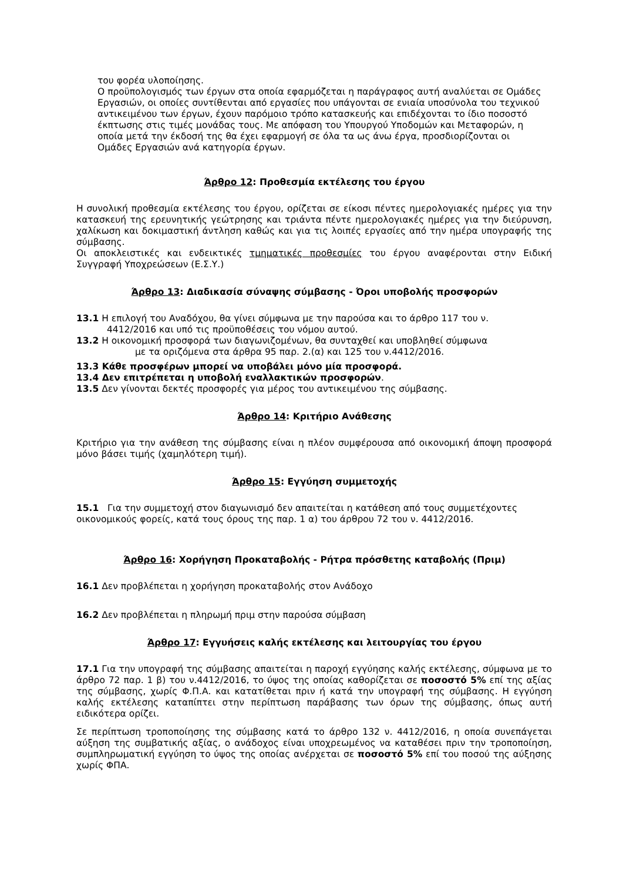του φορέα υλοποίησης.
Ο προϋπολογισμός των έργων στα οποία εφαρμόζεται η παράγραφος αυτή αναλύεται σε Ομάδες Εργασιών, οι οποίες συντίθενται από εργασίες που υπάγονται σε ενιαία υποσύνολα του τεχνικού αντικειμένου των έργων, έχουν παρόμοιο τρόπο κατασκευής και επιδέχονται το ίδιο ποσοστό έκπτωσης στις τιμές μονάδας τους. Με απόφαση του Υπουργού Υποδομών και Μεταφορών, η οποία μετά την έκδοσή της θα έχει εφαρμογή σε όλα τα ως άνω έργα, προσδιορίζονται οι Ομάδες Εργασιών ανά κατηγορία έργων.
Άρθρο 12: Προθεσμία εκτέλεσης του έργου
Η συνολική προθεσμία εκτέλεσης του έργου, ορίζεται σε είκοσι πέντες ημερολογιακές ημέρες για την κατασκευή της ερευνητικής γεώτρησης και τριάντα πέντε ημερολογιακές ημέρες για την διεύρυνση, χαλίκωση και δοκιμαστική άντληση καθώς και για τις λοιπές εργασίες από την ημέρα υπογραφής της σύμβασης.
Οι αποκλειστικές και ενδεικτικές τμηματικές προθεσμίες του έργου αναφέρονται στην Ειδική Συγγραφή Υποχρεώσεων (Ε.Σ.Υ.)
Άρθρο 13: Διαδικασία σύναψης σύμβασης - Όροι υποβολής προσφορών
13.1 Η επιλογή του Αναδόχου, θα γίνει σύμφωνα με την παρούσα και το άρθρο 117 του ν.
4412/2016 και υπό τις προϋποθέσεις του νόμου αυτού.
13.2 Η οικονομική προσφορά των διαγωνιζομένων, θα συνταχθεί και υποβληθεί σύμφωνα
με τα οριζόμενα στα άρθρα 95 παρ. 2.(α) και 125 του ν.4412/2016.
13.3 Κάθε προσφέρων μπορεί να υποβάλει μόνο μία προσφορά.
13.4 Δεν επιτρέπεται η υποβολή εναλλακτικών προσφορών.
13.5 Δεν γίνονται δεκτές προσφορές για μέρος του αντικειμένου της σύμβασης.
Άρθρο 14: Κριτήριο Ανάθεσης
Κριτήριο για την ανάθεση της σύμβασης είναι η πλέον συμφέρουσα από οικονομική άποψη προσφορά μόνο βάσει τιμής (χαμηλότερη τιμή).
Άρθρο 15: Εγγύηση συμμετοχής
15.1 Για την συμμετοχή στον διαγωνισμό δεν απαιτείται η κατάθεση από τους συμμετέχοντες οικονομικούς φορείς, κατά τους όρους της παρ. 1 α) του άρθρου 72 του ν. 4412/2016.
Άρθρο 16: Χορήγηση Προκαταβολής - Ρήτρα πρόσθετης καταβολής (Πριμ)
16.1 Δεν προβλέπεται η χορήγηση προκαταβολής στον Ανάδοχο
16.2 Δεν προβλέπεται η πληρωμή πριμ στην παρούσα σύμβαση
Άρθρο 17: Εγγυήσεις καλής εκτέλεσης και λειτουργίας του έργου
17.1 Για την υπογραφή της σύμβασης απαιτείται η παροχή εγγύησης καλής εκτέλεσης, σύμφωνα με το άρθρο 72 παρ. 1 β) του ν.4412/2016, το ύψος της οποίας καθορίζεται σε ποσοστό 5% επί της αξίας της σύμβασης, χωρίς Φ.Π.Α. και κατατίθεται πριν ή κατά την υπογραφή της σύμβασης. Η εγγύηση καλής εκτέλεσης καταπίπτει στην περίπτωση παράβασης των όρων της σύμβασης, όπως αυτή ειδικότερα ορίζει.
Σε περίπτωση τροποποίησης της σύμβασης κατά το άρθρο 132 ν. 4412/2016, η οποία συνεπάγεται αύξηση της συμβατικής αξίας, ο ανάδοχος είναι υποχρεωμένος να καταθέσει πριν την τροποποίηση, συμπληρωματική εγγύηση το ύψος της οποίας ανέρχεται σε ποσοστό 5% επί του ποσού της αύξησης χωρίς ΦΠΑ.